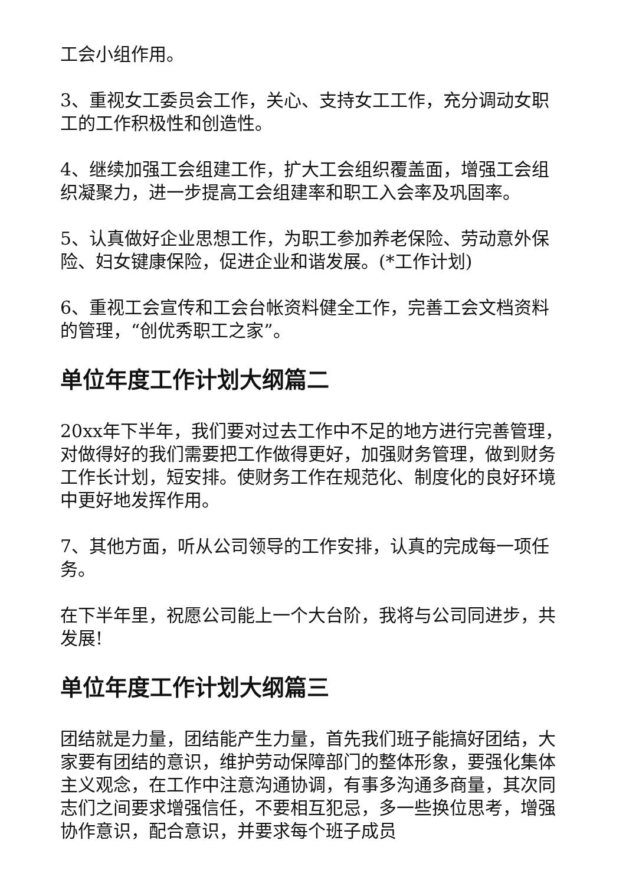工会小组作用。
3、重视女工委员会工作，关心、支持女工工作，充分调动女职工的工作积极性和创造性。
4、继续加强工会组建工作，扩大工会组织覆盖面，增强工会组织凝聚力，进一步提高工会组建率和职工入会率及巩固率。
5、认真做好企业思想工作，为职工参加养老保险、劳动意外保险、妇女键康保险，促进企业和谐发展。(*工作计划)
6、重视工会宣传和工会台帐资料健全工作，完善工会文档资料的管理，“创优秀职工之家”。
单位年度工作计划大纲篇二
20xx年下半年，我们要对过去工作中不足的地方进行完善管理，对做得好的我们需要把工作做得更好，加强财务管理，做到财务工作长计划，短安排。使财务工作在规范化、制度化的良好环境中更好地发挥作用。
7、其他方面，听从公司领导的工作安排，认真的完成每一项任务。
在下半年里，祝愿公司能上一个大台阶，我将与公司同进步，共发展!
单位年度工作计划大纲篇三
团结就是力量，团结能产生力量，首先我们班子能搞好团结，大家要有团结的意识，维护劳动保障部门的整体形象，要强化集体主义观念，在工作中注意沟通协调，有事多沟通多商量，其次同志们之间要求增强信任，不要相互犯忌，多一些换位思考，增强协作意识，配合意识，并要求每个班子成员